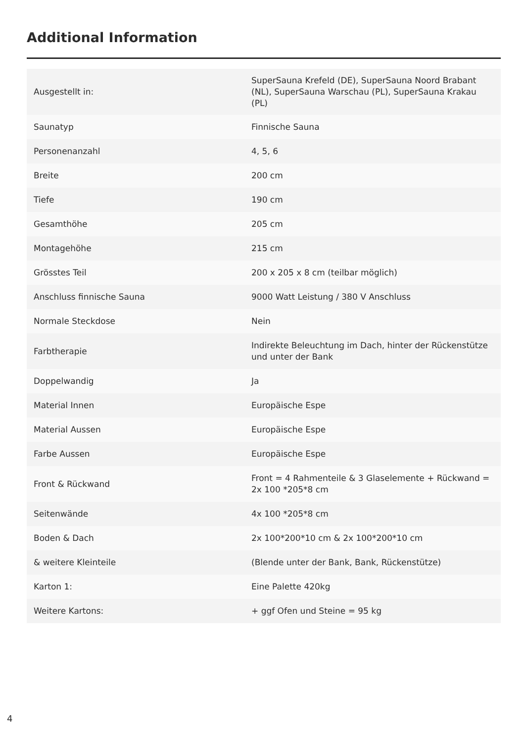Additional Information
| Ausgestellt in: | SuperSauna Krefeld (DE), SuperSauna Noord Brabant (NL), SuperSauna Warschau (PL), SuperSauna Krakau (PL) |
| Saunatyp | Finnische Sauna |
| Personenanzahl | 4, 5, 6 |
| Breite | 200 cm |
| Tiefe | 190 cm |
| Gesamthöhe | 205 cm |
| Montagehöhe | 215 cm |
| Grösstes Teil | 200 x 205 x 8 cm (teilbar möglich) |
| Anschluss finnische Sauna | 9000 Watt Leistung / 380 V Anschluss |
| Normale Steckdose | Nein |
| Farbtherapie | Indirekte Beleuchtung im Dach, hinter der Rückenstütze und unter der Bank |
| Doppelwandig | Ja |
| Material Innen | Europäische Espe |
| Material Aussen | Europäische Espe |
| Farbe Aussen | Europäische Espe |
| Front & Rückwand | Front = 4 Rahmenteile & 3 Glaselemente + Rückwand = 2x 100 *205*8 cm |
| Seitenwände | 4x 100 *205*8 cm |
| Boden & Dach | 2x 100*200*10 cm & 2x 100*200*10 cm |
| & weitere Kleinteile | (Blende unter der Bank, Bank, Rückenstütze) |
| Karton 1: | Eine Palette 420kg |
| Weitere Kartons: | + ggf Ofen und Steine = 95 kg |
4